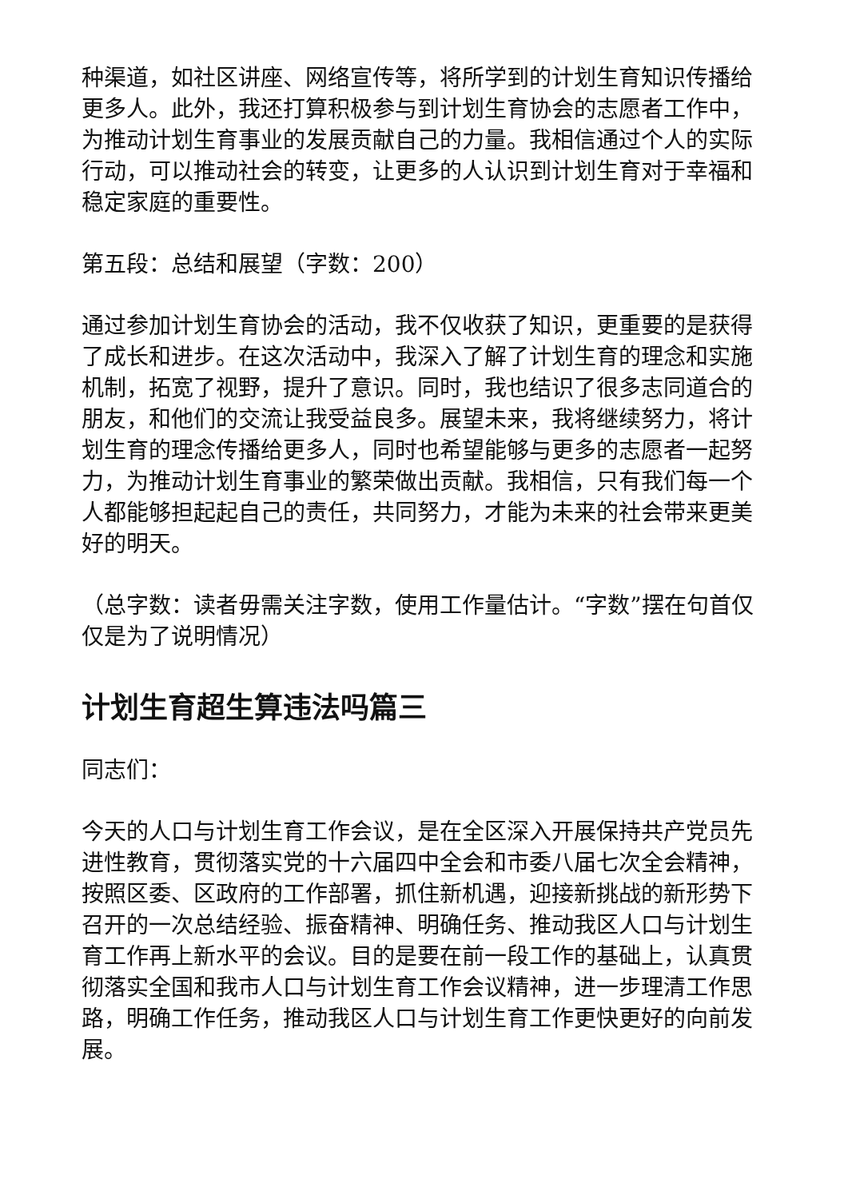种渠道，如社区讲座、网络宣传等，将所学到的计划生育知识传播给更多人。此外，我还打算积极参与到计划生育协会的志愿者工作中，为推动计划生育事业的发展贡献自己的力量。我相信通过个人的实际行动，可以推动社会的转变，让更多的人认识到计划生育对于幸福和稳定家庭的重要性。
第五段：总结和展望（字数：200）
通过参加计划生育协会的活动，我不仅收获了知识，更重要的是获得了成长和进步。在这次活动中，我深入了解了计划生育的理念和实施机制，拓宽了视野，提升了意识。同时，我也结识了很多志同道合的朋友，和他们的交流让我受益良多。展望未来，我将继续努力，将计划生育的理念传播给更多人，同时也希望能够与更多的志愿者一起努力，为推动计划生育事业的繁荣做出贡献。我相信，只有我们每一个人都能够担起起自己的责任，共同努力，才能为未来的社会带来更美好的明天。
（总字数：读者毋需关注字数，使用工作量估计。“字数”摆在句首仅仅是为了说明情况）
计划生育超生算违法吗篇三
同志们：
今天的人口与计划生育工作会议，是在全区深入开展保持共产党员先进性教育，贯彻落实党的十六届四中全会和市委八届七次全会精神，按照区委、区政府的工作部署，抓住新机遇，迎接新挑战的新形势下召开的一次总结经验、振奋精神、明确任务、推动我区人口与计划生育工作再上新水平的会议。目的是要在前一段工作的基础上，认真贯彻落实全国和我市人口与计划生育工作会议精神，进一步理清工作思路，明确工作任务，推动我区人口与计划生育工作更快更好的向前发展。